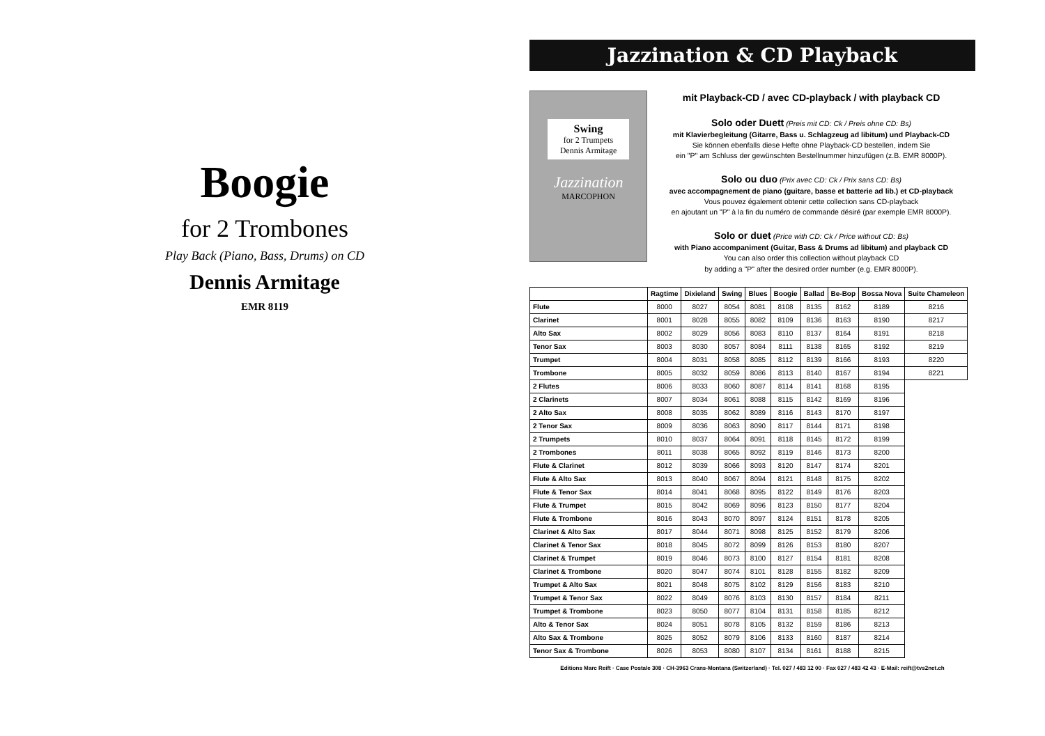Boogie
for 2 Trombones
Play Back (Piano, Bass, Drums) on CD
Dennis Armitage
EMR 8119
Jazzination & CD Playback
Swing
for 2 Trumpets
Dennis Armitage
Jazzination
MARCOPHON
mit Playback-CD / avec CD-playback / with playback CD
Solo oder Duett (Preis mit CD: Ck / Preis ohne CD: Bs)
mit Klavierbegleitung (Gitarre, Bass u. Schlagzeug ad libitum) und Playback-CD
Sie können ebenfalls diese Hefte ohne Playback-CD bestellen, indem Sie
ein "P" am Schluss der gewünschten Bestellnummer hinzufügen (z.B. EMR 8000P).
Solo ou duo (Prix avec CD: Ck / Prix sans CD: Bs)
avec accompagnement de piano (guitare, basse et batterie ad lib.) et CD-playback
Vous pouvez également obtenir cette collection sans CD-playback
en ajoutant un "P" à la fin du numéro de commande désiré (par exemple EMR 8000P).
Solo or duet (Price with CD: Ck / Price without CD: Bs)
with Piano accompaniment (Guitar, Bass & Drums ad libitum) and playback CD
You can also order this collection without playback CD
by adding a "P" after the desired order number (e.g. EMR 8000P).
| | Ragtime | Dixieland | Swing | Blues | Boogie | Ballad | Be-Bop | Bossa Nova | Suite Chameleon |
| --- | --- | --- | --- | --- | --- | --- | --- | --- | --- |
| Flute | 8000 | 8027 | 8054 | 8081 | 8108 | 8135 | 8162 | 8189 | 8216 |
| Clarinet | 8001 | 8028 | 8055 | 8082 | 8109 | 8136 | 8163 | 8190 | 8217 |
| Alto Sax | 8002 | 8029 | 8056 | 8083 | 8110 | 8137 | 8164 | 8191 | 8218 |
| Tenor Sax | 8003 | 8030 | 8057 | 8084 | 8111 | 8138 | 8165 | 8192 | 8219 |
| Trumpet | 8004 | 8031 | 8058 | 8085 | 8112 | 8139 | 8166 | 8193 | 8220 |
| Trombone | 8005 | 8032 | 8059 | 8086 | 8113 | 8140 | 8167 | 8194 | 8221 |
| 2 Flutes | 8006 | 8033 | 8060 | 8087 | 8114 | 8141 | 8168 | 8195 | |
| 2 Clarinets | 8007 | 8034 | 8061 | 8088 | 8115 | 8142 | 8169 | 8196 | |
| 2 Alto Sax | 8008 | 8035 | 8062 | 8089 | 8116 | 8143 | 8170 | 8197 | |
| 2 Tenor Sax | 8009 | 8036 | 8063 | 8090 | 8117 | 8144 | 8171 | 8198 | |
| 2 Trumpets | 8010 | 8037 | 8064 | 8091 | 8118 | 8145 | 8172 | 8199 | |
| 2 Trombones | 8011 | 8038 | 8065 | 8092 | 8119 | 8146 | 8173 | 8200 | |
| Flute & Clarinet | 8012 | 8039 | 8066 | 8093 | 8120 | 8147 | 8174 | 8201 | |
| Flute & Alto Sax | 8013 | 8040 | 8067 | 8094 | 8121 | 8148 | 8175 | 8202 | |
| Flute & Tenor Sax | 8014 | 8041 | 8068 | 8095 | 8122 | 8149 | 8176 | 8203 | |
| Flute & Trumpet | 8015 | 8042 | 8069 | 8096 | 8123 | 8150 | 8177 | 8204 | |
| Flute & Trombone | 8016 | 8043 | 8070 | 8097 | 8124 | 8151 | 8178 | 8205 | |
| Clarinet & Alto Sax | 8017 | 8044 | 8071 | 8098 | 8125 | 8152 | 8179 | 8206 | |
| Clarinet & Tenor Sax | 8018 | 8045 | 8072 | 8099 | 8126 | 8153 | 8180 | 8207 | |
| Clarinet & Trumpet | 8019 | 8046 | 8073 | 8100 | 8127 | 8154 | 8181 | 8208 | |
| Clarinet & Trombone | 8020 | 8047 | 8074 | 8101 | 8128 | 8155 | 8182 | 8209 | |
| Trumpet & Alto Sax | 8021 | 8048 | 8075 | 8102 | 8129 | 8156 | 8183 | 8210 | |
| Trumpet & Tenor Sax | 8022 | 8049 | 8076 | 8103 | 8130 | 8157 | 8184 | 8211 | |
| Trumpet & Trombone | 8023 | 8050 | 8077 | 8104 | 8131 | 8158 | 8185 | 8212 | |
| Alto & Tenor Sax | 8024 | 8051 | 8078 | 8105 | 8132 | 8159 | 8186 | 8213 | |
| Alto Sax & Trombone | 8025 | 8052 | 8079 | 8106 | 8133 | 8160 | 8187 | 8214 | |
| Tenor Sax & Trombone | 8026 | 8053 | 8080 | 8107 | 8134 | 8161 | 8188 | 8215 | |
Editions Marc Reift · Case Postale 308 · CH-3963 Crans-Montana (Switzerland) · Tel. 027 / 483 12 00 · Fax 027 / 483 42 43 · E-Mail: reift@tvs2net.ch